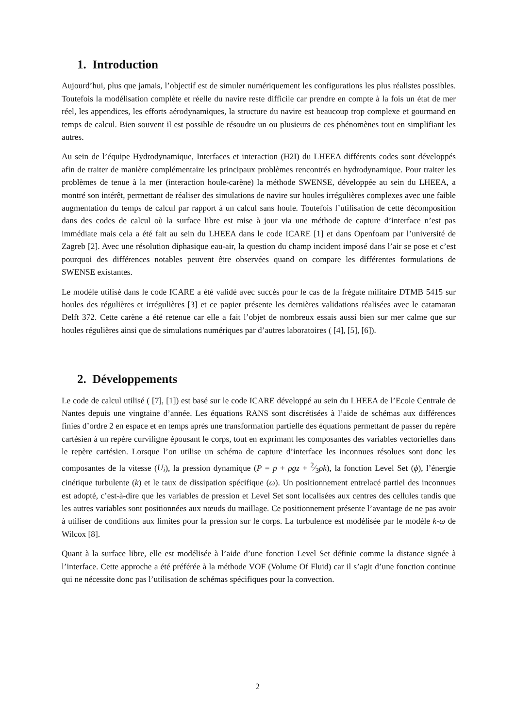1. Introduction
Aujourd’hui, plus que jamais, l’objectif est de simuler numériquement les configurations les plus réalistes possibles. Toutefois la modélisation complète et réelle du navire reste difficile car prendre en compte à la fois un état de mer réel, les appendices, les efforts aérodynamiques, la structure du navire est beaucoup trop complexe et gourmand en temps de calcul. Bien souvent il est possible de résoudre un ou plusieurs de ces phénomènes tout en simplifiant les autres.
Au sein de l’équipe Hydrodynamique, Interfaces et interaction (H2I) du LHEEA différents codes sont développés afin de traiter de manière complémentaire les principaux problèmes rencontrés en hydrodynamique. Pour traiter les problèmes de tenue à la mer (interaction houle-carène) la méthode SWENSE, développée au sein du LHEEA, a montré son intérêt, permettant de réaliser des simulations de navire sur houles irrégulières complexes avec une faible augmentation du temps de calcul par rapport à un calcul sans houle. Toutefois l’utilisation de cette décomposition dans des codes de calcul où la surface libre est mise à jour via une méthode de capture d’interface n’est pas immédiate mais cela a été fait au sein du LHEEA dans le code ICARE [1] et dans Openfoam par l’université de Zagreb [2]. Avec une résolution diphasique eau-air, la question du champ incident imposé dans l’air se pose et c’est pourquoi des différences notables peuvent être observées quand on compare les différentes formulations de SWENSE existantes.
Le modèle utilisé dans le code ICARE a été validé avec succès pour le cas de la frégate militaire DTMB 5415 sur houles des régulières et irrégulières [3] et ce papier présente les dernières validations réalisées avec le catamaran Delft 372. Cette carène a été retenue car elle a fait l’objet de nombreux essais aussi bien sur mer calme que sur houles régulières ainsi que de simulations numériques par d’autres laboratoires ( [4], [5], [6]).
2. Développements
Le code de calcul utilisé ( [7], [1]) est basé sur le code ICARE développé au sein du LHEEA de l’Ecole Centrale de Nantes depuis une vingtaine d’année. Les équations RANS sont discrétisées à l’aide de schémas aux différences finies d’ordre 2 en espace et en temps après une transformation partielle des équations permettant de passer du repère cartésien à un repère curviligne épousant le corps, tout en exprimant les composantes des variables vectorielles dans le repère cartésien. Lorsque l’on utilise un schéma de capture d’interface les inconnues résolues sont donc les composantes de la vitesse (U<sub>i</sub>), la pression dynamique (P = p + ρgz + 2⁄3ρk), la fonction Level Set (ϕ), l’énergie cinétique turbulente (k) et le taux de dissipation spécifique (ω). Un positionnement entrelacé partiel des inconnues est adopté, c’est-à-dire que les variables de pression et Level Set sont localisées aux centres des cellules tandis que les autres variables sont positionnées aux nœuds du maillage. Ce positionnement présente l’avantage de ne pas avoir à utiliser de conditions aux limites pour la pression sur le corps. La turbulence est modélisée par le modèle k-ω de Wilcox [8].
Quant à la surface libre, elle est modélisée à l’aide d’une fonction Level Set définie comme la distance signée à l’interface. Cette approche a été préférée à la méthode VOF (Volume Of Fluid) car il s’agit d’une fonction continue qui ne nécessite donc pas l’utilisation de schémas spécifiques pour la convection.
2